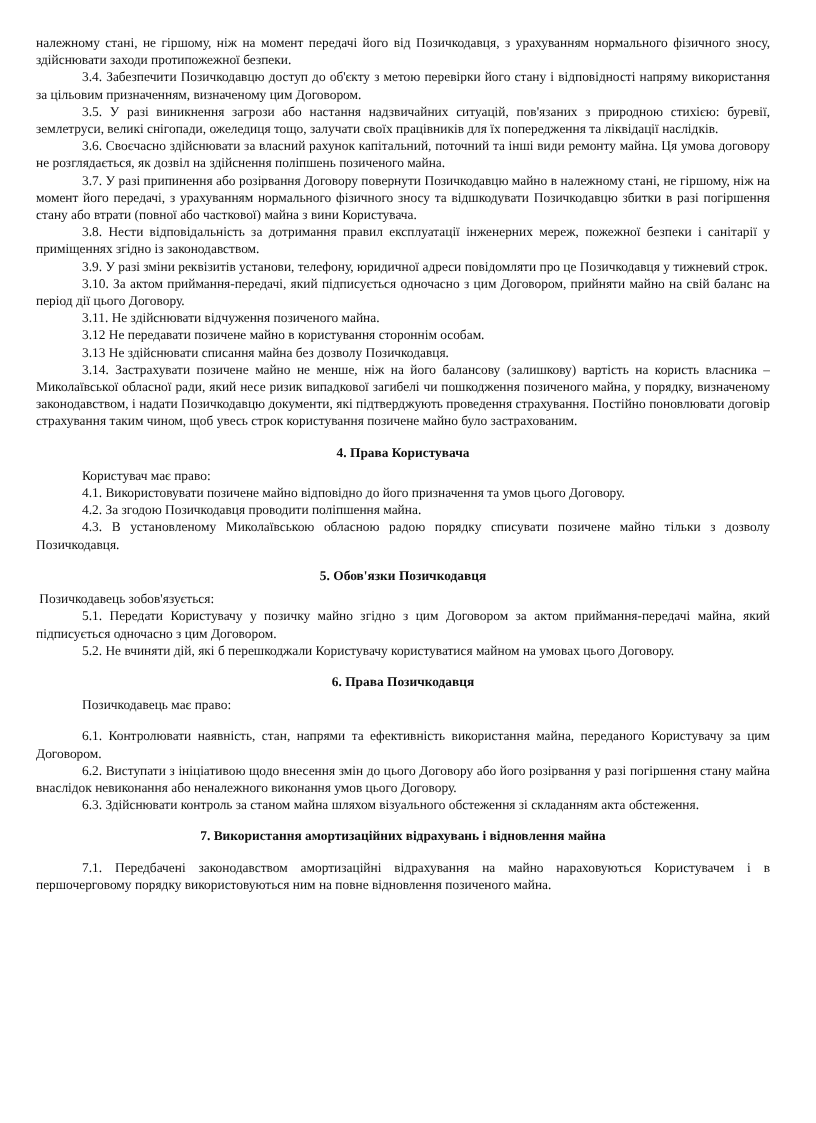належному стані, не гіршому, ніж на момент передачі його від Позичкодавця, з урахуванням нормального фізичного зносу, здійснювати заходи протипожежної безпеки.
3.4. Забезпечити Позичкодавцю доступ до об'єкту з метою перевірки його стану і відповідності напряму використання за цільовим призначенням, визначеному цим Договором.
3.5. У разі виникнення загрози або настання надзвичайних ситуацій, пов'язаних з природною стихією: буревії, землетруси, великі снігопади, ожеледиця тощо, залучати своїх працівників для їх попередження та ліквідації наслідків.
3.6. Своєчасно здійснювати за власний рахунок капітальний, поточний та інші види ремонту майна. Ця умова договору не розглядається, як дозвіл на здійснення поліпшень позиченого майна.
3.7. У разі припинення або розірвання Договору повернути Позичкодавцю майно в належному стані, не гіршому, ніж на момент його передачі, з урахуванням нормального фізичного зносу та відшкодувати Позичкодавцю збитки в разі погіршення стану або втрати (повної або часткової) майна з вини Користувача.
3.8. Нести відповідальність за дотримання правил експлуатації інженерних мереж, пожежної безпеки і санітарії у приміщеннях згідно із законодавством.
3.9. У разі зміни реквізитів установи, телефону, юридичної адреси повідомляти про це Позичкодавця у тижневий строк.
3.10. За актом приймання-передачі, який підписується одночасно з цим Договором, прийняти майно на свій баланс на період дії цього Договору.
3.11. Не здійснювати відчуження позиченого майна.
3.12 Не передавати позичене майно в користування стороннім особам.
3.13 Не здійснювати списання майна без дозволу Позичкодавця.
3.14. Застрахувати позичене майно не менше, ніж на його балансову (залишкову) вартість на користь власника – Миколаївської обласної ради, який несе ризик випадкової загибелі чи пошкодження позиченого майна, у порядку, визначеному законодавством, і надати Позичкодавцю документи, які підтверджують проведення страхування. Постійно поновлювати договір страхування таким чином, щоб увесь строк користування позичене майно було застрахованим.
4. Права Користувача
Користувач має право:
4.1. Використовувати позичене майно відповідно до його призначення та умов цього Договору.
4.2. За згодою Позичкодавця проводити поліпшення майна.
4.3. В установленому Миколаївською обласною радою порядку списувати позичене майно тільки з дозволу Позичкодавця.
5. Обов'язки Позичкодавця
Позичкодавець зобов'язується:
5.1. Передати Користувачу у позичку майно згідно з цим Договором за актом приймання-передачі майна, який підписується одночасно з цим Договором.
5.2. Не вчиняти дій, які б перешкоджали Користувачу користуватися майном на умовах цього Договору.
6. Права Позичкодавця
Позичкодавець має право:
6.1. Контролювати наявність, стан, напрями та ефективність використання майна, переданого Користувачу за цим Договором.
6.2. Виступати з ініціативою щодо внесення змін до цього Договору або його розірвання у разі погіршення стану майна внаслідок невиконання або неналежного виконання умов цього Договору.
6.3. Здійснювати контроль за станом майна шляхом візуального обстеження зі складанням акта обстеження.
7. Використання амортизаційних відрахувань і відновлення майна
7.1. Передбачені законодавством амортизаційні відрахування на майно нараховуються Користувачем і в першочерговому порядку використовуються ним на повне відновлення позиченого майна.